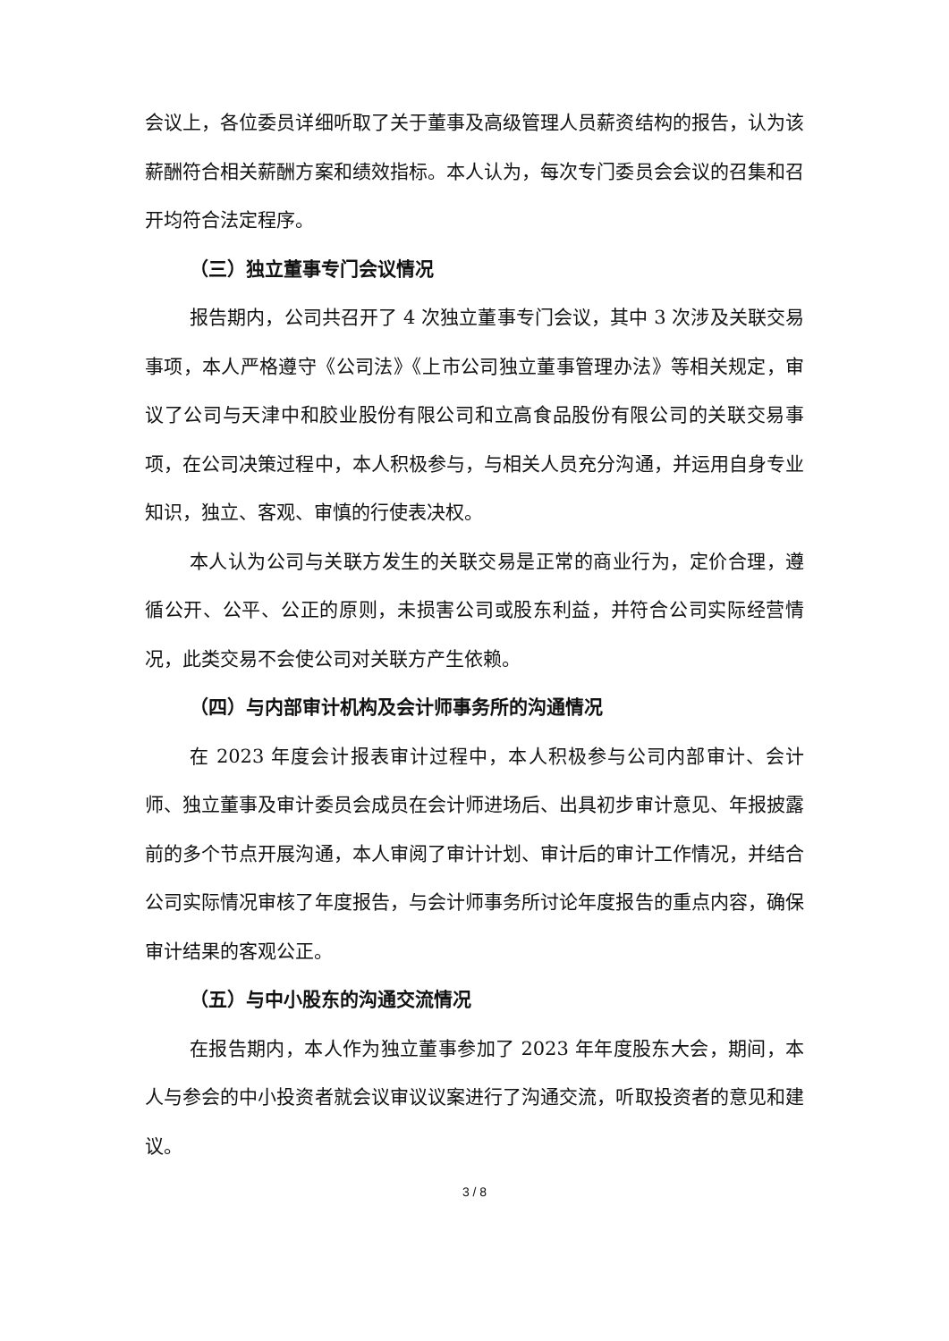会议上，各位委员详细听取了关于董事及高级管理人员薪资结构的报告，认为该薪酬符合相关薪酬方案和绩效指标。本人认为，每次专门委员会会议的召集和召开均符合法定程序。
（三）独立董事专门会议情况
报告期内，公司共召开了 4 次独立董事专门会议，其中 3 次涉及关联交易事项，本人严格遵守《公司法》《上市公司独立董事管理办法》等相关规定，审议了公司与天津中和胶业股份有限公司和立高食品股份有限公司的关联交易事项，在公司决策过程中，本人积极参与，与相关人员充分沟通，并运用自身专业知识，独立、客观、审慎的行使表决权。
本人认为公司与关联方发生的关联交易是正常的商业行为，定价合理，遵循公开、公平、公正的原则，未损害公司或股东利益，并符合公司实际经营情况，此类交易不会使公司对关联方产生依赖。
（四）与内部审计机构及会计师事务所的沟通情况
在 2023 年度会计报表审计过程中，本人积极参与公司内部审计、会计师、独立董事及审计委员会成员在会计师进场后、出具初步审计意见、年报披露前的多个节点开展沟通，本人审阅了审计计划、审计后的审计工作情况，并结合公司实际情况审核了年度报告，与会计师事务所讨论年度报告的重点内容，确保审计结果的客观公正。
（五）与中小股东的沟通交流情况
在报告期内，本人作为独立董事参加了 2023 年年度股东大会，期间，本人与参会的中小投资者就会议审议议案进行了沟通交流，听取投资者的意见和建议。
3 / 8